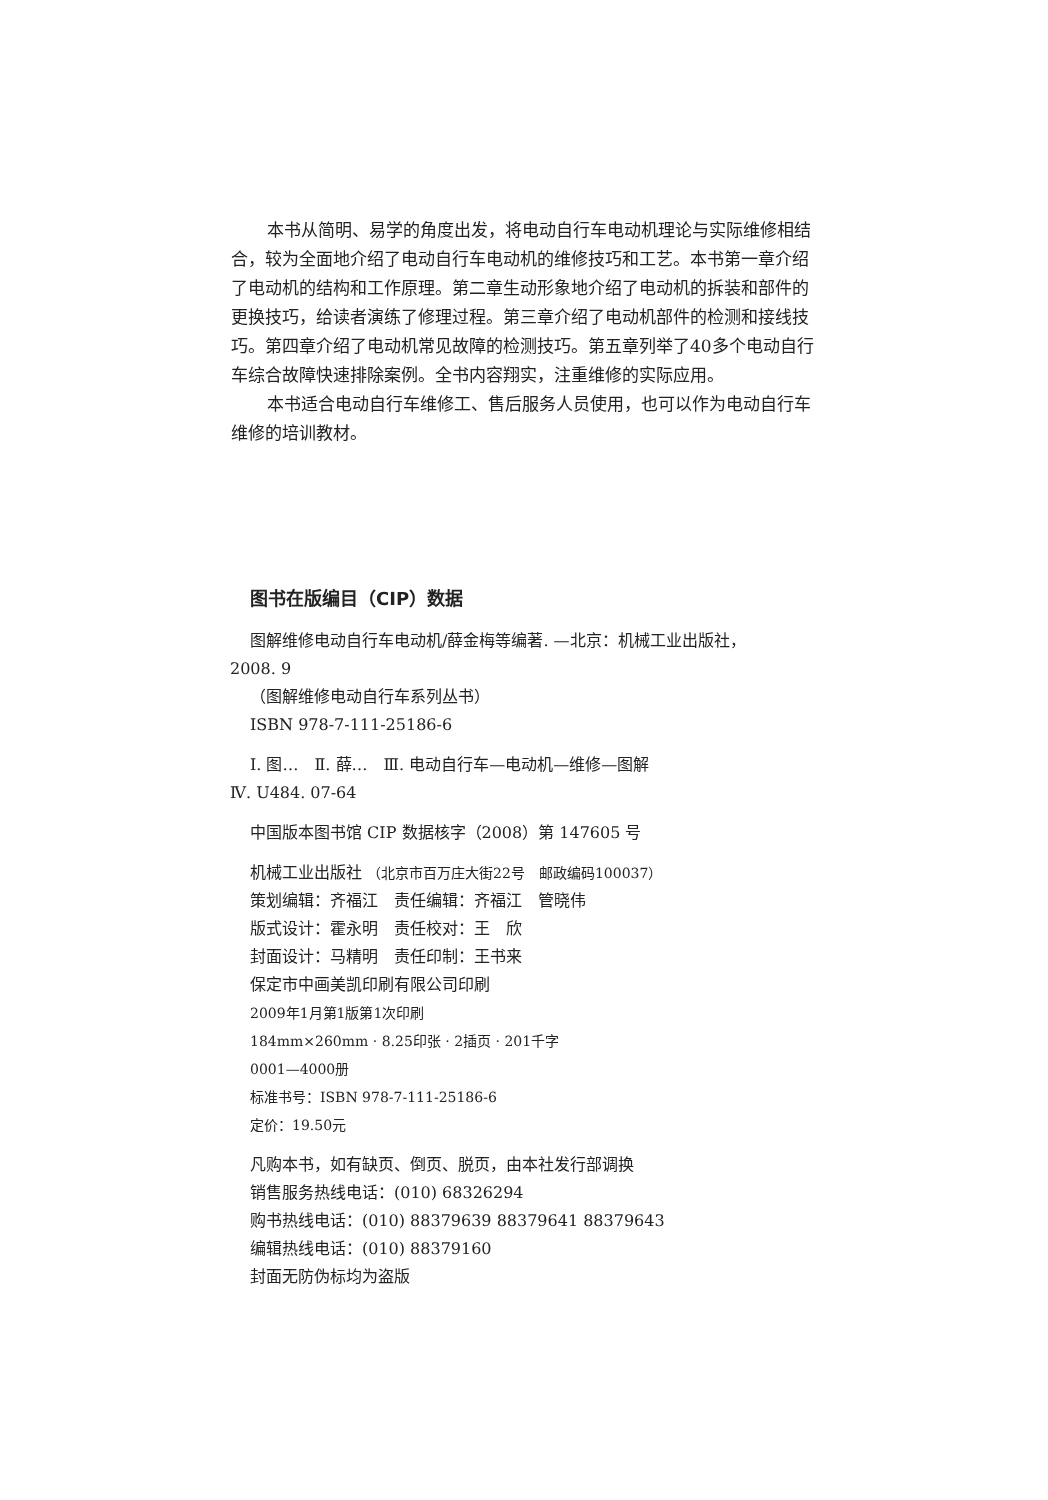本书从简明、易学的角度出发，将电动自行车电动机理论与实际维修相结合，较为全面地介绍了电动自行车电动机的维修技巧和工艺。本书第一章介绍了电动机的结构和工作原理。第二章生动形象地介绍了电动机的拆装和部件的更换技巧，给读者演练了修理过程。第三章介绍了电动机部件的检测和接线技巧。第四章介绍了电动机常见故障的检测技巧。第五章列举了40多个电动自行车综合故障快速排除案例。全书内容翔实，注重维修的实际应用。
本书适合电动自行车维修工、售后服务人员使用，也可以作为电动自行车维修的培训教材。
图书在版编目（CIP）数据
图解维修电动自行车电动机/薛金梅等编著. —北京：机械工业出版社，
2008. 9
（图解维修电动自行车系列丛书）
ISBN 978-7-111-25186-6
Ⅰ. 图…　Ⅱ. 薛…　Ⅲ. 电动自行车—电动机—维修—图解
Ⅳ. U484. 07-64
中国版本图书馆 CIP 数据核字（2008）第 147605 号
机械工业出版社 （北京市百万庄大街22号　邮政编码100037）
策划编辑：齐福江　责任编辑：齐福江　管晓伟
版式设计：霍永明　责任校对：王　欣
封面设计：马精明　责任印制：王书来
保定市中画美凯印刷有限公司印刷
2009年1月第1版第1次印刷
184mm×260mm · 8.25印张 · 2插页 · 201千字
0001—4000册
标准书号：ISBN 978-7-111-25186-6
定价：19.50元
凡购本书，如有缺页、倒页、脱页，由本社发行部调换
销售服务热线电话：(010) 68326294
购书热线电话：(010) 88379639 88379641 88379643
编辑热线电话：(010) 88379160
封面无防伪标均为盗版